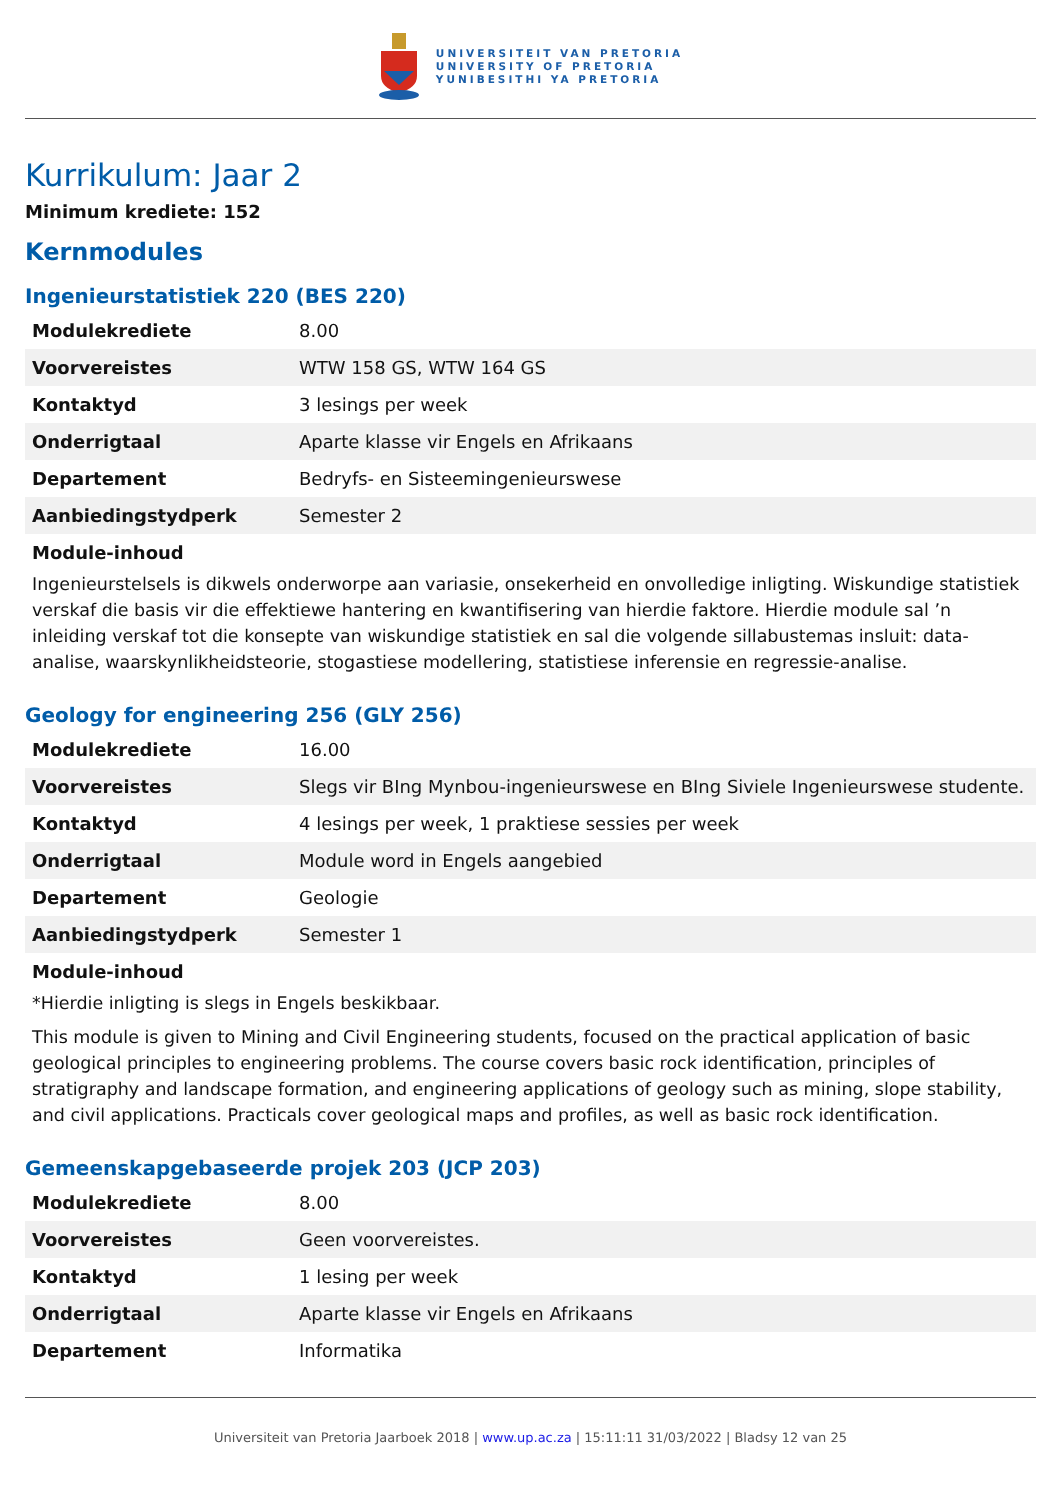UNIVERSITEIT VAN PRETORIA
UNIVERSITY OF PRETORIA
YUNIBESITHI YA PRETORIA
Kurrikulum: Jaar 2
Minimum krediete: 152
Kernmodules
Ingenieurstatistiek 220 (BES 220)
| Modulekrediete | 8.00 |
| Voorvereistes | WTW 158 GS, WTW 164 GS |
| Kontaktyd | 3 lesings per week |
| Onderrigtaal | Aparte klasse vir Engels en Afrikaans |
| Departement | Bedryfs- en Sisteemingenieurswese |
| Aanbiedingstydperk | Semester 2 |
Module-inhoud
Ingenieurstelsels is dikwels onderworpe aan variasie, onsekerheid en onvolledige inligting. Wiskundige statistiek verskaf die basis vir die effektiewe hantering en kwantifisering van hierdie faktore. Hierdie module sal ’n inleiding verskaf tot die konsepte van wiskundige statistiek en sal die volgende sillabustemas insluit: data-analise, waarskynlikheidsteorie, stogastiese modellering, statistiese inferensie en regressie-analise.
Geology for engineering 256 (GLY 256)
| Modulekrediete | 16.00 |
| Voorvereistes | Slegs vir BIng Mynbou-ingenieurswese en BIng Siviele Ingenieurswese studente. |
| Kontaktyd | 4 lesings per week, 1 praktiese sessies per week |
| Onderrigtaal | Module word in Engels aangebied |
| Departement | Geologie |
| Aanbiedingstydperk | Semester 1 |
Module-inhoud
*Hierdie inligting is slegs in Engels beskikbaar.
This module is given to Mining and Civil Engineering students, focused on the practical application of basic geological principles to engineering problems. The course covers basic rock identification, principles of stratigraphy and landscape formation, and engineering applications of geology such as mining, slope stability, and civil applications. Practicals cover geological maps and profiles, as well as basic rock identification.
Gemeenskapgebaseerde projek 203 (JCP 203)
| Modulekrediete | 8.00 |
| Voorvereistes | Geen voorvereistes. |
| Kontaktyd | 1 lesing per week |
| Onderrigtaal | Aparte klasse vir Engels en Afrikaans |
| Departement | Informatika |
Universiteit van Pretoria Jaarboek 2018 | www.up.ac.za | 15:11:11 31/03/2022 | Bladsy 12 van 25